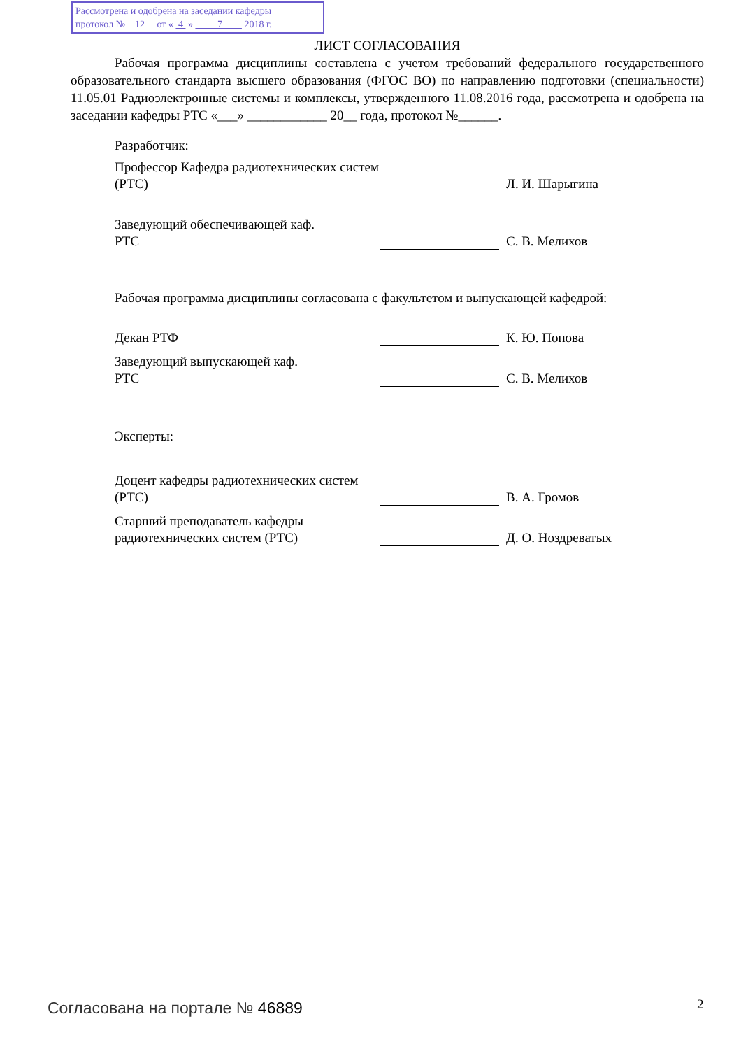Рассмотрена и одобрена на заседании кафедры
протокол № 12 от « 4 » 7 2018 г.
ЛИСТ СОГЛАСОВАНИЯ
Рабочая программа дисциплины составлена с учетом требований федерального государственного образовательного стандарта высшего образования (ФГОС ВО) по направлению подготовки (специальности) 11.05.01 Радиоэлектронные системы и комплексы, утвержденного 11.08.2016 года, рассмотрена и одобрена на заседании кафедры РТС «___» ____________ 20__ года, протокол №______.
Разработчик:
Профессор Кафедра радиотехнических систем (РТС)
Л. И. Шарыгина
Заведующий обеспечивающей каф.
РТС
С. В. Мелихов
Рабочая программа дисциплины согласована с факультетом и выпускающей кафедрой:
Декан РТФ
К. Ю. Попова
Заведующий выпускающей каф.
РТС
С. В. Мелихов
Эксперты:
Доцент кафедры радиотехнических систем (РТС)
В. А. Громов
Старший преподаватель кафедры радиотехнических систем (РТС)
Д. О. Ноздреватых
Согласована на портале № 46889 2